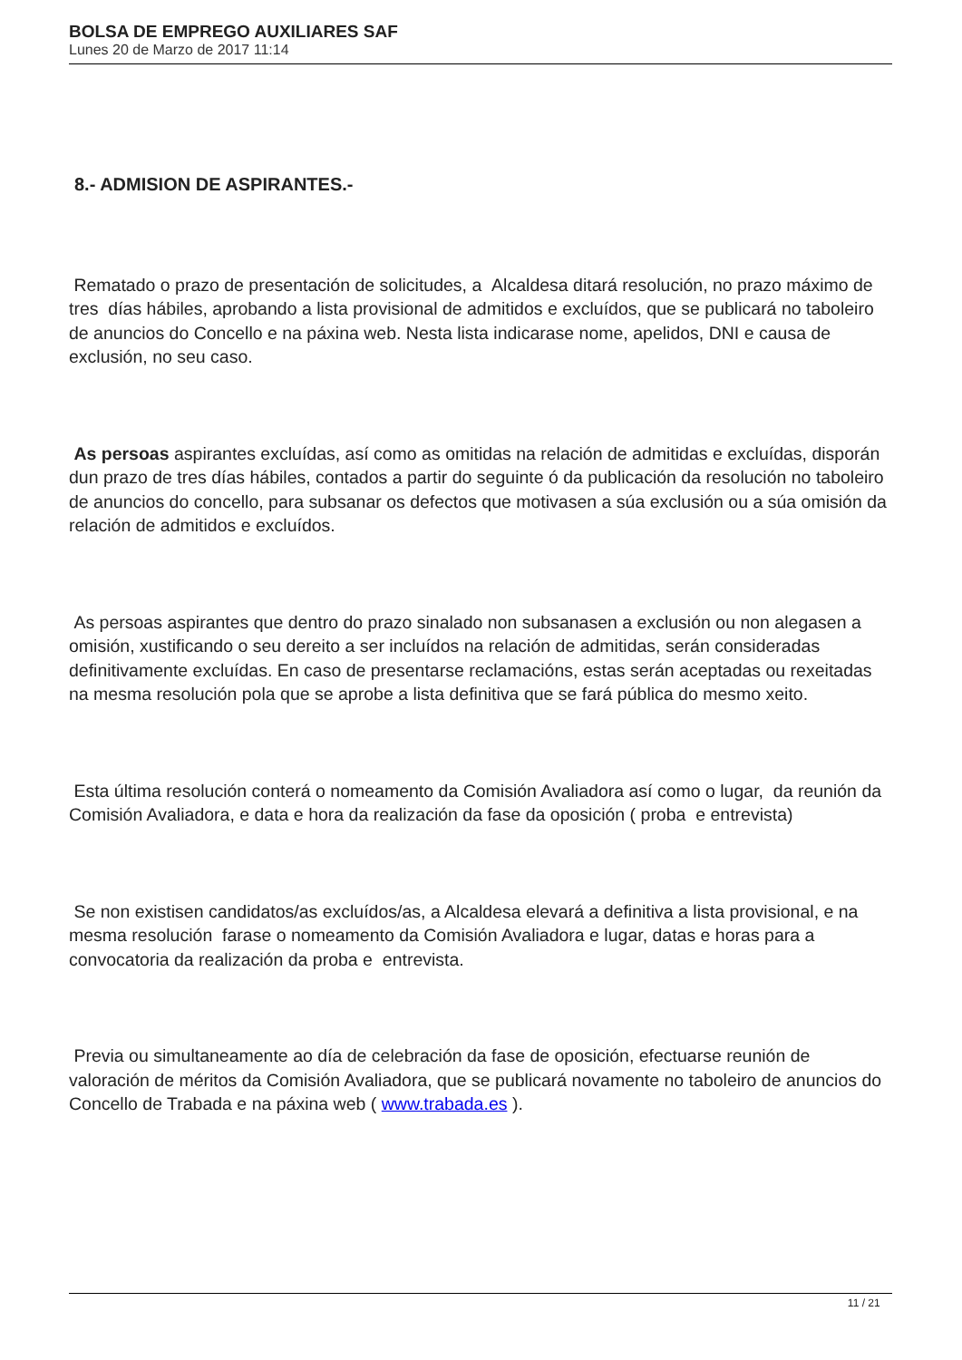BOLSA DE EMPREGO AUXILIARES SAF
Lunes 20 de Marzo de 2017 11:14
8.- ADMISION DE ASPIRANTES.-
Rematado o prazo de presentación de solicitudes, a Alcaldesa ditará resolución, no prazo máximo de tres días hábiles, aprobando a lista provisional de admitidos e excluídos, que se publicará no taboleiro de anuncios do Concello e na páxina web. Nesta lista indicarase nome, apelidos, DNI e causa de exclusión, no seu caso.
As persoas aspirantes excluídas, así como as omitidas na relación de admitidas e excluídas, disporán dun prazo de tres días hábiles, contados a partir do seguinte ó da publicación da resolución no taboleiro de anuncios do concello, para subsanar os defectos que motivasen a súa exclusión ou a súa omisión da relación de admitidos e excluídos.
As persoas aspirantes que dentro do prazo sinalado non subsanasen a exclusión ou non alegasen a omisión, xustificando o seu dereito a ser incluídos na relación de admitidas, serán consideradas definitivamente excluídas. En caso de presentarse reclamacións, estas serán aceptadas ou rexeitadas na mesma resolución pola que se aprobe a lista definitiva que se fará pública do mesmo xeito.
Esta última resolución conterá o nomeamento da Comisión Avaliadora así como o lugar, da reunión da Comisión Avaliadora, e data e hora da realización da fase da oposición ( proba e entrevista)
Se non existisen candidatos/as excluídos/as, a Alcaldesa elevará a definitiva a lista provisional, e na mesma resolución farase o nomeamento da Comisión Avaliadora e lugar, datas e horas para a convocatoria da realización da proba e entrevista.
Previa ou simultaneamente ao día de celebración da fase de oposición, efectuarse reunión de valoración de méritos da Comisión Avaliadora, que se publicará novamente no taboleiro de anuncios do Concello de Trabada e na páxina web ( www.trabada.es ).
11 / 21